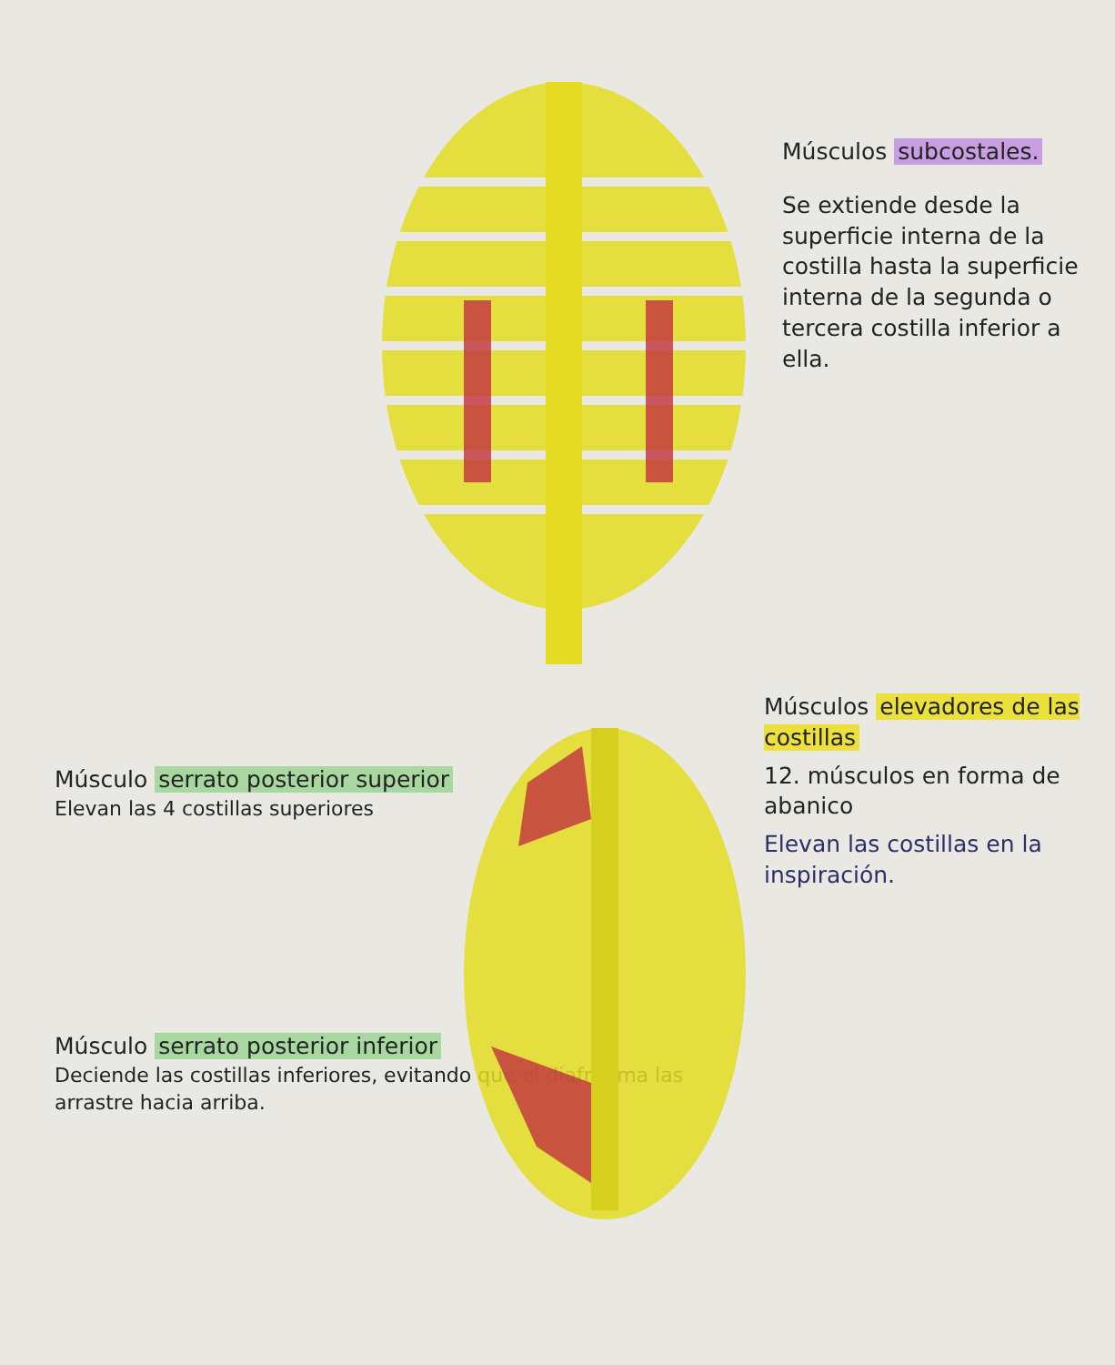Músculos subcostales.
Se extiende desde la superficie interna de la costilla hasta la superficie interna de la segunda o tercera costilla inferior a ella.
Músculo serrato posterior superior
Elevan las 4 costillas superiores
Músculo serrato posterior inferior
Deciende las costillas inferiores, evitando que el diafragma las arrastre hacia arriba.
Músculos elevadores de las costillas
12. músculos en forma de abanico
Elevan las costillas en la inspiración.